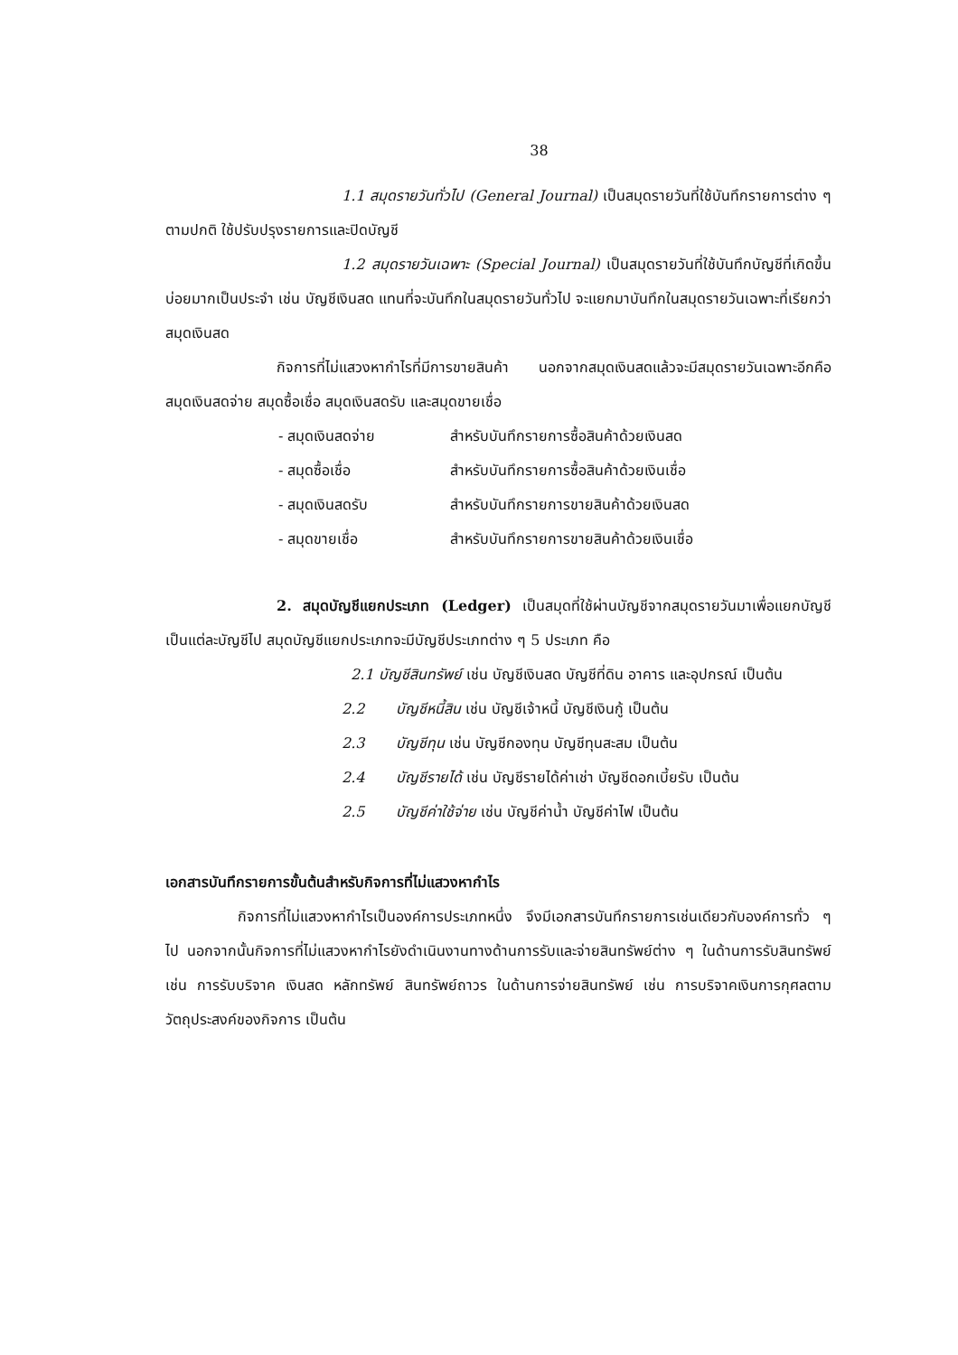38
1.1 สมุดรายวันทั่วไป (General Journal) เป็นสมุดรายวันที่ใช้บันทึกรายการต่าง ๆ ตามปกติ ใช้ปรับปรุงรายการและปิดบัญชี
1.2 สมุดรายวันเฉพาะ (Special Journal) เป็นสมุดรายวันที่ใช้บันทึกบัญชีที่เกิดขึ้นบ่อยมากเป็นประจำ เช่น บัญชีเงินสด แทนที่จะบันทึกในสมุดรายวันทั่วไป จะแยกมาบันทึกในสมุดรายวันเฉพาะที่เรียกว่า สมุดเงินสด
กิจการที่ไม่แสวงหากำไรที่มีการขายสินค้า นอกจากสมุดเงินสดแล้วจะมีสมุดรายวันเฉพาะอีกคือ สมุดเงินสดจ่าย สมุดซื้อเชื่อ สมุดเงินสดรับ และสมุดขายเชื่อ
- สมุดเงินสดจ่าย สำหรับบันทึกรายการซื้อสินค้าด้วยเงินสด
- สมุดซื้อเชื่อ สำหรับบันทึกรายการซื้อสินค้าด้วยเงินเชื่อ
- สมุดเงินสดรับ สำหรับบันทึกรายการขายสินค้าด้วยเงินสด
- สมุดขายเชื่อ สำหรับบันทึกรายการขายสินค้าด้วยเงินเชื่อ
2. สมุดบัญชีแยกประเภท (Ledger) เป็นสมุดที่ใช้ผ่านบัญชีจากสมุดรายวันมาเพื่อแยกบัญชีเป็นแต่ละบัญชีไป สมุดบัญชีแยกประเภทจะมีบัญชีประเภทต่าง ๆ 5 ประเภท คือ
2.1 บัญชีสินทรัพย์ เช่น บัญชีเงินสด บัญชีที่ดิน อาคาร และอุปกรณ์ เป็นต้น
2.2 บัญชีหนี้สิน เช่น บัญชีเจ้าหนี้ บัญชีเงินกู้ เป็นต้น
2.3 บัญชีทุน เช่น บัญชีกองทุน บัญชีทุนสะสม เป็นต้น
2.4 บัญชีรายได้ เช่น บัญชีรายได้ค่าเช่า บัญชีดอกเบี้ยรับ เป็นต้น
2.5 บัญชีค่าใช้จ่าย เช่น บัญชีค่าน้ำ บัญชีค่าไฟ เป็นต้น
เอกสารบันทึกรายการขั้นต้นสำหรับกิจการที่ไม่แสวงหากำไร
กิจการที่ไม่แสวงหากำไรเป็นองค์การประเภทหนึ่ง จึงมีเอกสารบันทึกรายการเช่นเดียวกับองค์การทั่ว ๆ ไป นอกจากนั้นกิจการที่ไม่แสวงหากำไรยังดำเนินงานทางด้านการรับและจ่ายสินทรัพย์ต่าง ๆ ในด้านการรับสินทรัพย์ เช่น การรับบริจาค เงินสด หลักทรัพย์ สินทรัพย์ถาวร ในด้านการจ่ายสินทรัพย์ เช่น การบริจาคเงินการกุศลตามวัตถุประสงค์ของกิจการ เป็นต้น